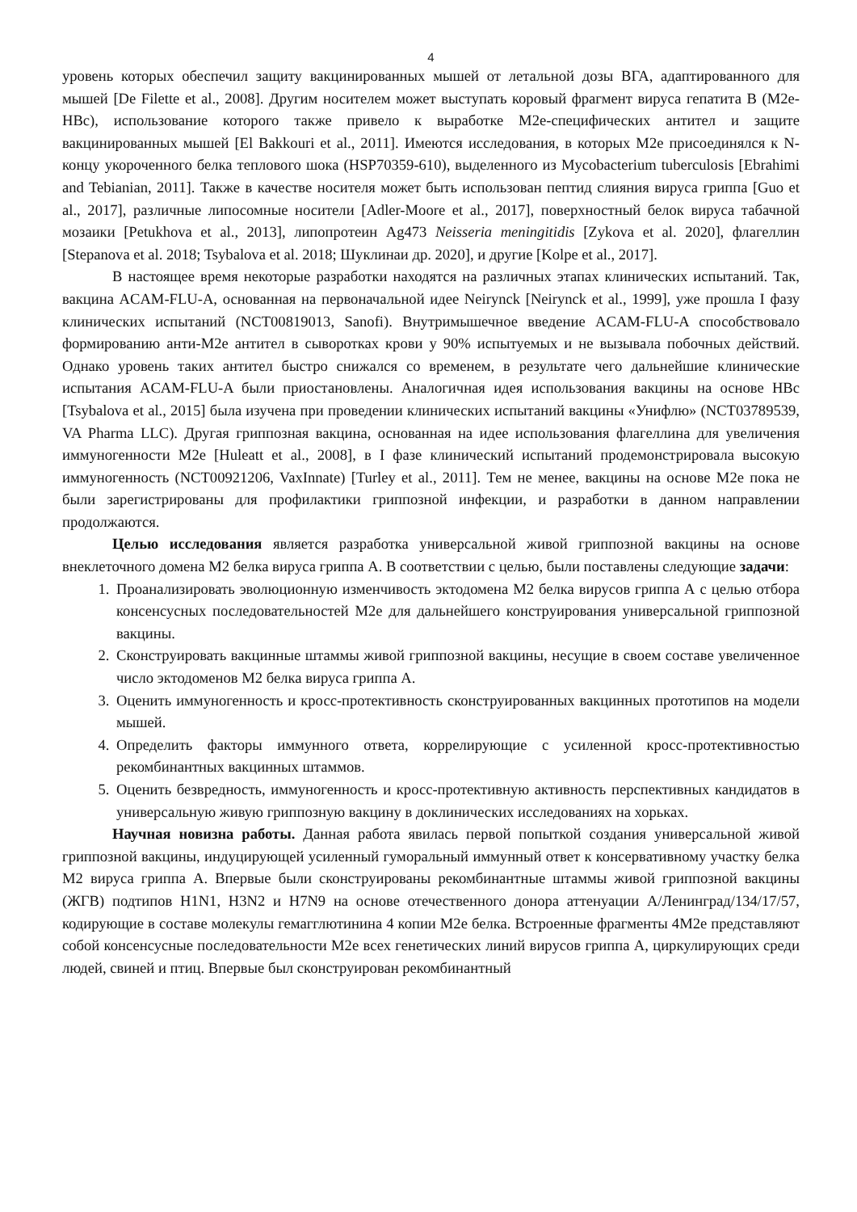4
уровень которых обеспечил защиту вакцинированных мышей от летальной дозы ВГА, адаптированного для мышей [De Filette et al., 2008]. Другим носителем может выступать коровый фрагмент вируса гепатита В (M2e-HBc), использование которого также привело к выработке M2e-специфических антител и защите вакцинированных мышей [El Bakkouri et al., 2011]. Имеются исследования, в которых M2e присоединялся к N-концу укороченного белка теплового шока (HSP70359-610), выделенного из Mycobacterium tuberculosis [Ebrahimi and Tebianian, 2011]. Также в качестве носителя может быть использован пептид слияния вируса гриппа [Guo et al., 2017], различные липосомные носители [Adler-Moore et al., 2017], поверхностный белок вируса табачной мозаики [Petukhova et al., 2013], липопротеин Ag473 Neisseria meningitidis [Zykova et al. 2020], флагеллин [Stepanova et al. 2018; Tsybalova et al. 2018; Шуклинаи др. 2020], и другие [Kolpe et al., 2017].
В настоящее время некоторые разработки находятся на различных этапах клинических испытаний. Так, вакцина ACAM-FLU-A, основанная на первоначальной идее Neirynck [Neirynck et al., 1999], уже прошла I фазу клинических испытаний (NCT00819013, Sanofi). Внутримышечное введение ACAM-FLU-A способствовало формированию анти-M2e антител в сыворотках крови у 90% испытуемых и не вызывала побочных действий. Однако уровень таких антител быстро снижался со временем, в результате чего дальнейшие клинические испытания ACAM-FLU-A были приостановлены. Аналогичная идея использования вакцины на основе HBc [Tsybalova et al., 2015] была изучена при проведении клинических испытаний вакцины «Унифлю» (NCT03789539, VA Pharma LLC). Другая гриппозная вакцина, основанная на идее использования флагеллина для увеличения иммуногенности M2e [Huleatt et al., 2008], в I фазе клинический испытаний продемонстрировала высокую иммуногенность (NCT00921206, VaxInnate) [Turley et al., 2011]. Тем не менее, вакцины на основе M2e пока не были зарегистрированы для профилактики гриппозной инфекции, и разработки в данном направлении продолжаются.
Целью исследования является разработка универсальной живой гриппозной вакцины на основе внеклеточного домена М2 белка вируса гриппа А. В соответствии с целью, были поставлены следующие задачи:
1. Проанализировать эволюционную изменчивость эктодомена М2 белка вирусов гриппа А с целью отбора консенсусных последовательностей М2е для дальнейшего конструирования универсальной гриппозной вакцины.
2. Сконструировать вакцинные штаммы живой гриппозной вакцины, несущие в своем составе увеличенное число эктодоменов М2 белка вируса гриппа А.
3. Оценить иммуногенность и кросс-протективность сконструированных вакцинных прототипов на модели мышей.
4. Определить факторы иммунного ответа, коррелирующие с усиленной кросс-протективностью рекомбинантных вакцинных штаммов.
5. Оценить безвредность, иммуногенность и кросс-протективную активность перспективных кандидатов в универсальную живую гриппозную вакцину в доклинических исследованиях на хорьках.
Научная новизна работы. Данная работа явилась первой попыткой создания универсальной живой гриппозной вакцины, индуцирующей усиленный гуморальный иммунный ответ к консервативному участку белка М2 вируса гриппа А. Впервые были сконструированы рекомбинантные штаммы живой гриппозной вакцины (ЖГВ) подтипов H1N1, H3N2 и H7N9 на основе отечественного донора аттенуации А/Ленинград/134/17/57, кодирующие в составе молекулы гемагглютинина 4 копии М2е белка. Встроенные фрагменты 4М2е представляют собой консенсусные последовательности М2е всех генетических линий вирусов гриппа А, циркулирующих среди людей, свиней и птиц. Впервые был сконструирован рекомбинантный